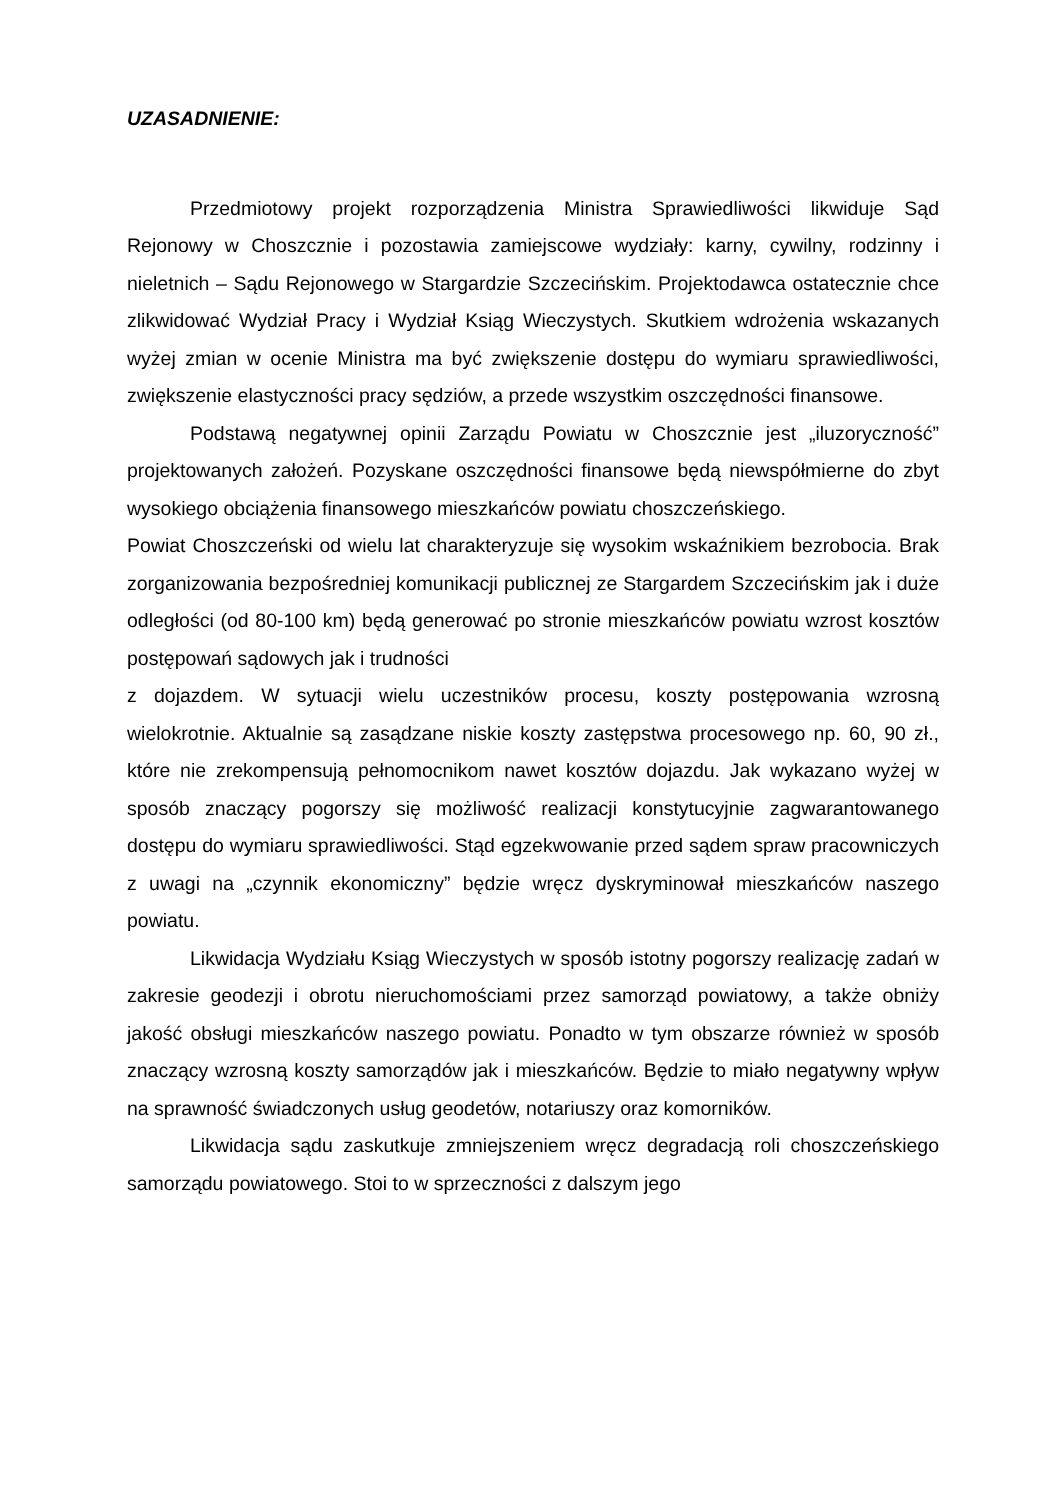UZASADNIENIE:
Przedmiotowy projekt rozporządzenia Ministra Sprawiedliwości likwiduje Sąd Rejonowy w Choszcznie i pozostawia zamiejscowe wydziały: karny, cywilny, rodzinny i nieletnich – Sądu Rejonowego w Stargardzie Szczecińskim. Projektodawca ostatecznie chce zlikwidować Wydział Pracy i Wydział Ksiąg Wieczystych. Skutkiem wdrożenia wskazanych wyżej zmian w ocenie Ministra ma być zwiększenie dostępu do wymiaru sprawiedliwości, zwiększenie elastyczności pracy sędziów, a przede wszystkim oszczędności finansowe.
Podstawą negatywnej opinii Zarządu Powiatu w Choszcznie jest „iluzoryczność” projektowanych założeń. Pozyskane oszczędności finansowe będą niewspółmierne do zbyt wysokiego obciążenia finansowego mieszkańców powiatu choszczeńskiego.
Powiat Choszczeński od wielu lat charakteryzuje się wysokim wskaźnikiem bezrobocia. Brak zorganizowania bezpośredniej komunikacji publicznej ze Stargardem Szczecińskim jak i duże odległości (od 80-100 km) będą generować po stronie mieszkańców powiatu wzrost kosztów postępowań sądowych jak i trudności
z dojazdem. W sytuacji wielu uczestników procesu, koszty postępowania wzrosną wielokrotnie. Aktualnie są zasądzane niskie koszty zastępstwa procesowego np. 60, 90 zł., które nie zrekompensują pełnomocnikom nawet kosztów dojazdu. Jak wykazano wyżej w sposób znaczący pogorszy się możliwość realizacji konstytucyjnie zagwarantowanego dostępu do wymiaru sprawiedliwości. Stąd egzekwowanie przed sądem spraw pracowniczych z uwagi na „czynnik ekonomiczny” będzie wręcz dyskryminował mieszkańców naszego powiatu.
Likwidacja Wydziału Ksiąg Wieczystych w sposób istotny pogorszy realizację zadań w zakresie geodezji i obrotu nieruchomościami przez samorząd powiatowy, a także obniży jakość obsługi mieszkańców naszego powiatu. Ponadto w tym obszarze również w sposób znaczący wzrosną koszty samorządów jak i mieszkańców. Będzie to miało negatywny wpływ na sprawność świadczonych usług geodetów, notariuszy oraz komorników.
Likwidacja sądu zaskutkuje zmniejszeniem wręcz degradacją roli choszczeńskiego samorządu powiatowego. Stoi to w sprzeczności z dalszym jego